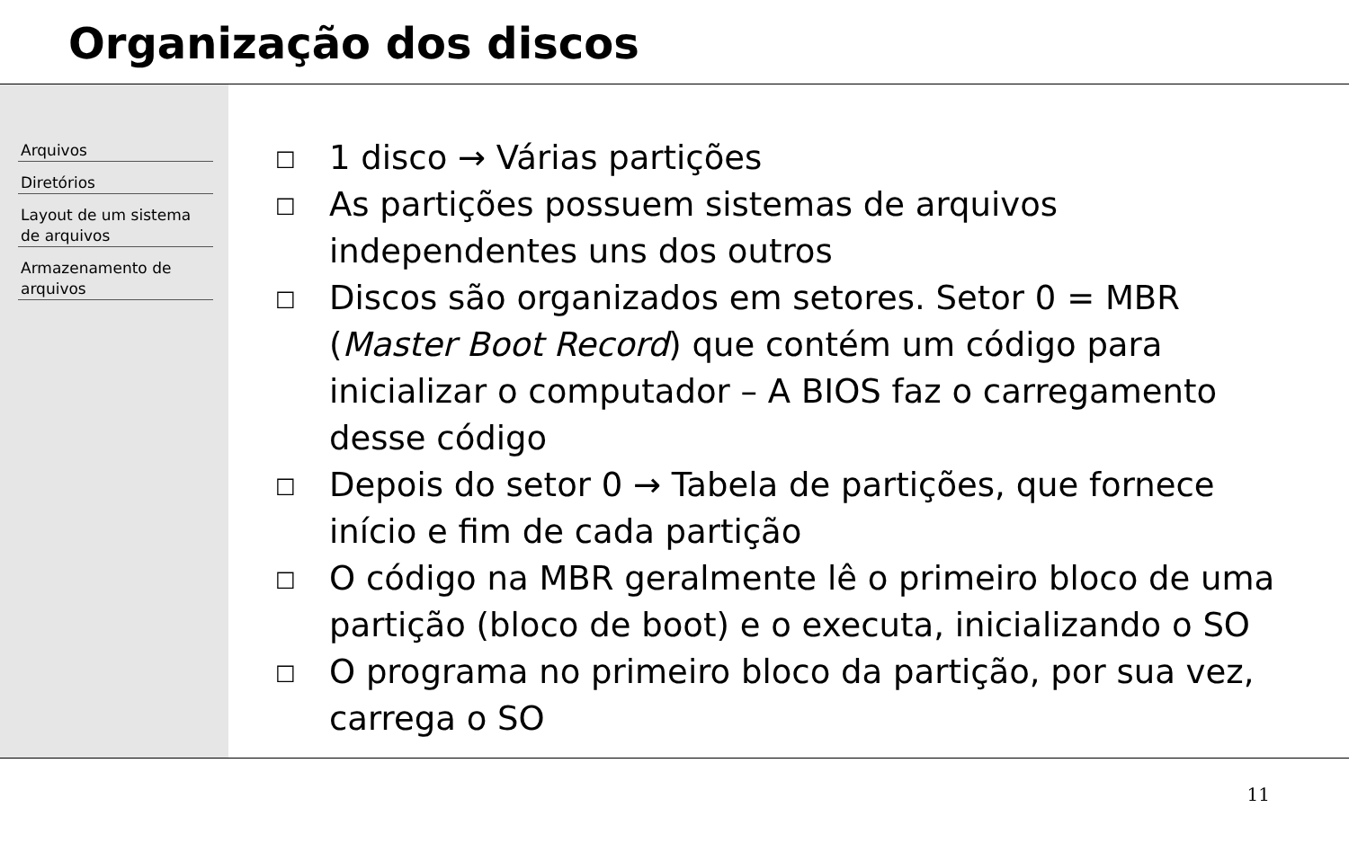Organização dos discos
Arquivos
Diretórios
Layout de um sistema de arquivos
Armazenamento de arquivos
□ 1 disco → Várias partições
□ As partições possuem sistemas de arquivos independentes uns dos outros
□ Discos são organizados em setores. Setor 0 = MBR (Master Boot Record) que contém um código para inicializar o computador – A BIOS faz o carregamento desse código
□ Depois do setor 0 → Tabela de partições, que fornece início e fim de cada partição
□ O código na MBR geralmente lê o primeiro bloco de uma partição (bloco de boot) e o executa, inicializando o SO
□ O programa no primeiro bloco da partição, por sua vez, carrega o SO
11